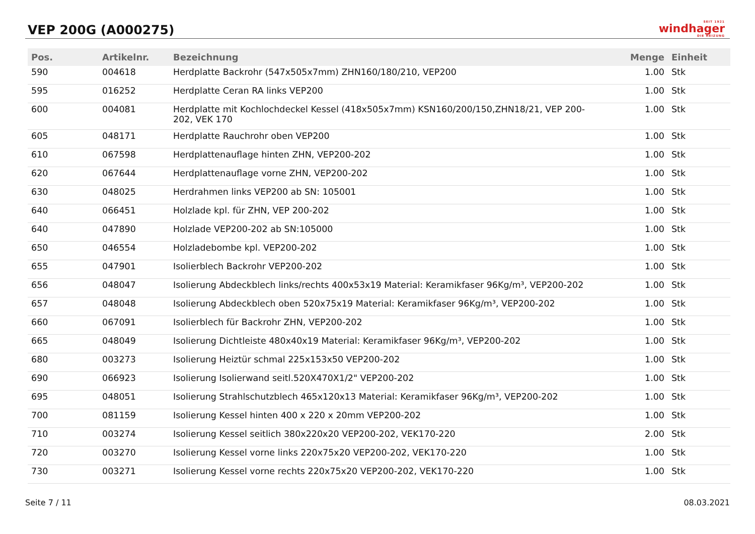VEP 200G (A000275)
SEIT 1921
windhager
DIE HEIZUNG
| Pos. | Artikelnr. | Bezeichnung | Menge | Einheit |
| --- | --- | --- | --- | --- |
| 590 | 004618 | Herdplatte Backrohr (547x505x7mm) ZHN160/180/210, VEP200 | 1.00 | Stk |
| 595 | 016252 | Herdplatte Ceran RA links VEP200 | 1.00 | Stk |
| 600 | 004081 | Herdplatte mit Kochlochdeckel Kessel (418x505x7mm) KSN160/200/150,ZHN18/21, VEP 200-202, VEK 170 | 1.00 | Stk |
| 605 | 048171 | Herdplatte Rauchrohr oben VEP200 | 1.00 | Stk |
| 610 | 067598 | Herdplattenauflage hinten ZHN, VEP200-202 | 1.00 | Stk |
| 620 | 067644 | Herdplattenauflage vorne ZHN, VEP200-202 | 1.00 | Stk |
| 630 | 048025 | Herdrahmen links VEP200 ab SN: 105001 | 1.00 | Stk |
| 640 | 066451 | Holzlade kpl. für ZHN, VEP 200-202 | 1.00 | Stk |
| 640 | 047890 | Holzlade VEP200-202 ab SN:105000 | 1.00 | Stk |
| 650 | 046554 | Holzladebombe kpl. VEP200-202 | 1.00 | Stk |
| 655 | 047901 | Isolierblech Backrohr VEP200-202 | 1.00 | Stk |
| 656 | 048047 | Isolierung Abdeckblech links/rechts 400x53x19 Material: Keramikfaser 96Kg/m³, VEP200-202 | 1.00 | Stk |
| 657 | 048048 | Isolierung Abdeckblech oben 520x75x19 Material: Keramikfaser 96Kg/m³, VEP200-202 | 1.00 | Stk |
| 660 | 067091 | Isolierblech für Backrohr ZHN, VEP200-202 | 1.00 | Stk |
| 665 | 048049 | Isolierung Dichtleiste 480x40x19 Material: Keramikfaser 96Kg/m³, VEP200-202 | 1.00 | Stk |
| 680 | 003273 | Isolierung Heiztür schmal 225x153x50 VEP200-202 | 1.00 | Stk |
| 690 | 066923 | Isolierung Isolierwand seitl.520X470X1/2" VEP200-202 | 1.00 | Stk |
| 695 | 048051 | Isolierung Strahlschutzblech 465x120x13 Material: Keramikfaser 96Kg/m³, VEP200-202 | 1.00 | Stk |
| 700 | 081159 | Isolierung Kessel hinten 400 x 220 x 20mm VEP200-202 | 1.00 | Stk |
| 710 | 003274 | Isolierung Kessel seitlich 380x220x20 VEP200-202, VEK170-220 | 2.00 | Stk |
| 720 | 003270 | Isolierung Kessel vorne links 220x75x20 VEP200-202, VEK170-220 | 1.00 | Stk |
| 730 | 003271 | Isolierung Kessel vorne rechts 220x75x20 VEP200-202, VEK170-220 | 1.00 | Stk |
Seite 7 / 11 08.03.2021